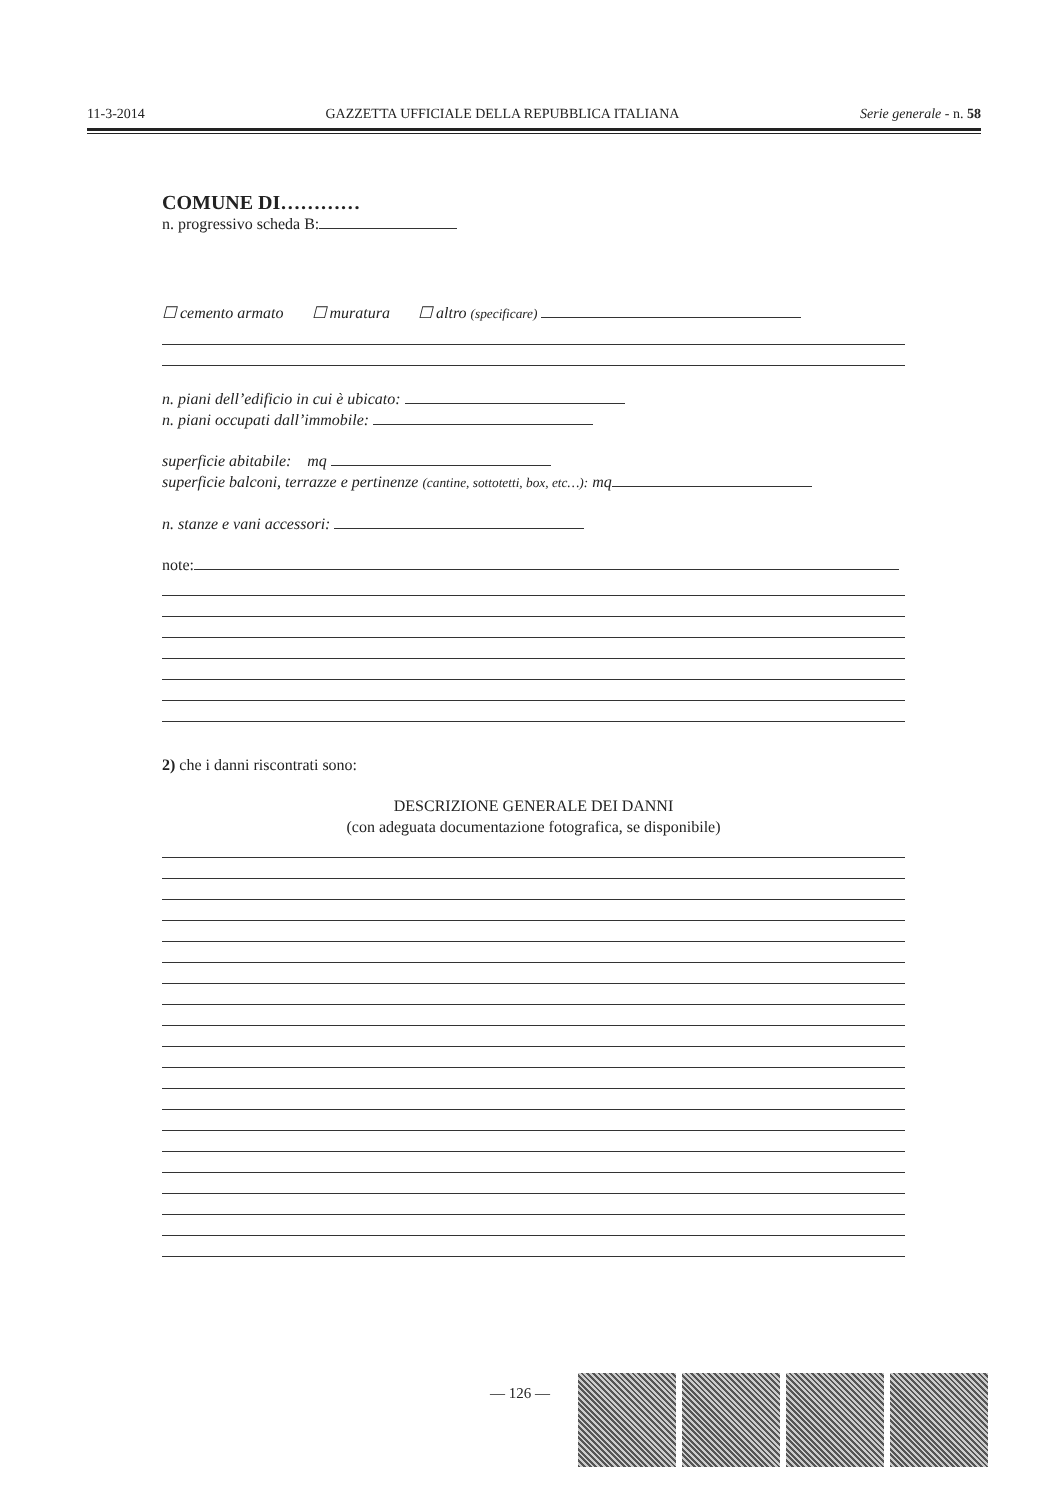11-3-2014 GAZZETTA UFFICIALE DELLA REPUBBLICA ITALIANA Serie generale - n. 58
COMUNE DI…………
n. progressivo scheda B:
☐ cemento armato ☐ muratura ☐ altro (specificare)
n. piani dell’edificio in cui è ubicato:
n. piani occupati dall’immobile:
superficie abitabile: mq
superficie balconi, terrazze e pertinenze (cantine, sottotetti, box, etc…): mq
n. stanze e vani accessori:
note:
2) che i danni riscontrati sono:
DESCRIZIONE GENERALE DEI DANNI
(con adeguata documentazione fotografica, se disponibile)
— 126 —